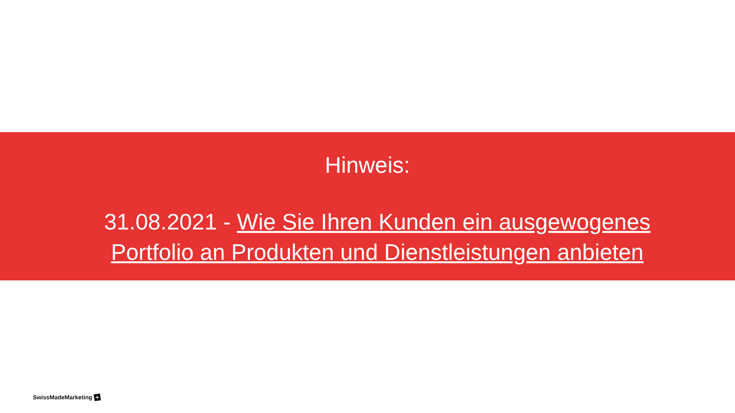Hinweis:
31.08.2021 - Wie Sie Ihren Kunden ein ausgewogenes Portfolio an Produkten und Dienstleistungen anbieten
SwissMadeMarketing +